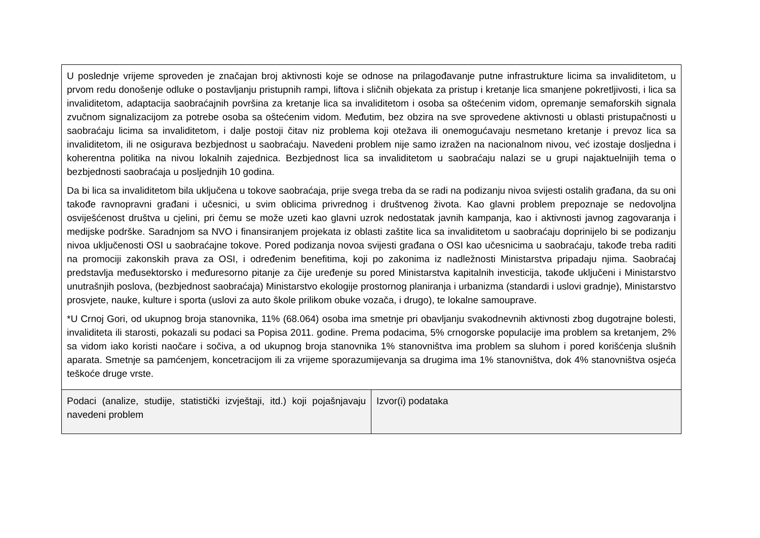| U poslednje vrijeme sproveden je značajan broj aktivnosti koje se odnose na prilagođavanje putne infrastrukture licima sa invaliditetom, u prvom redu donošenje odluke o postavljanju pristupnih rampi, liftova i sličnih objekata za pristup i kretanje lica smanjene pokretljivosti, i lica sa invaliditetom, adaptacija saobraćajnih površina za kretanje lica sa invaliditetom i osoba sa oštećenim vidom, opremanje semaforskih signala zvučnom signalizacijom za potrebe osoba sa oštećenim vidom. Međutim, bez obzira na sve sprovedene aktivnosti u oblasti pristupačnosti u saobraćaju licima sa invaliditetom, i dalje postoji čitav niz problema koji otežava ili onemogućavaju nesmetano kretanje i prevoz lica sa invaliditetom, ili ne osigurava bezbjednost u saobraćaju. Navedeni problem nije samo izražen na nacionalnom nivou, već izostaje dosljedna i koherentna politika na nivou lokalnih zajednica. Bezbjednost lica sa invaliditetom u saobraćaju nalazi se u grupi najaktuelnijih tema o bezbjednosti saobraćaja u posljednjih 10 godina. Da bi lica sa invaliditetom bila uključena u tokove saobraćaja, prije svega treba da se radi na podizanju nivoa svijesti ostalih građana, da su oni takođe ravnopravni građani i učesnici, u svim oblicima privrednog i društvenog života. Kao glavni problem prepoznaje se nedovoljna osviješćenost društva u cjelini, pri čemu se može uzeti kao glavni uzrok nedostatak javnih kampanja, kao i aktivnosti javnog zagovaranja i medijske podrške. Saradnjom sa NVO i finansiranjem projekata iz oblasti zaštite lica sa invaliditetom u saobraćaju doprinijelo bi se podizanju nivoa uključenosti OSI u saobraćajne tokove. Pored podizanja novoa svijesti građana o OSI kao učesnicima u saobraćaju, takođe treba raditi na promociji zakonskih prava za OSI, i određenim benefitima, koji po zakonima iz nadležnosti Ministarstva pripadaju njima. Saobraćaj predstavlja međusektorsko i međuresorno pitanje za čije uređenje su pored Ministarstva kapitalnih investicija, takođe uključeni i Ministarstvo unutrašnjih poslova, (bezbjednost saobraćaja) Ministarstvo ekologije prostornog planiranja i urbanizma (standardi i uslovi gradnje), Ministarstvo prosvjete, nauke, kulture i sporta (uslovi za auto škole prilikom obuke vozača, i drugo), te lokalne samouprave. *U Crnoj Gori, od ukupnog broja stanovnika, 11% (68.064) osoba ima smetnje pri obavljanju svakodnevnih aktivnosti zbog dugotrajne bolesti, invaliditeta ili starosti, pokazali su podaci sa Popisa 2011. godine. Prema podacima, 5% crnogorske populacije ima problem sa kretanjem, 2% sa vidom iako koristi naočare i sočiva, a od ukupnog broja stanovnika 1% stanovništva ima problem sa sluhom i pored korišćenja slušnih aparata. Smetnje sa pamćenjem, koncetracijom ili za vrijeme sporazumijevanja sa drugima ima 1% stanovništva, dok 4% stanovništva osjeća teškoće druge vrste. | |
| Podaci (analize, studije, statistički izvještaji, itd.) koji pojašnjavaju navedeni problem | Izvor(i) podataka |